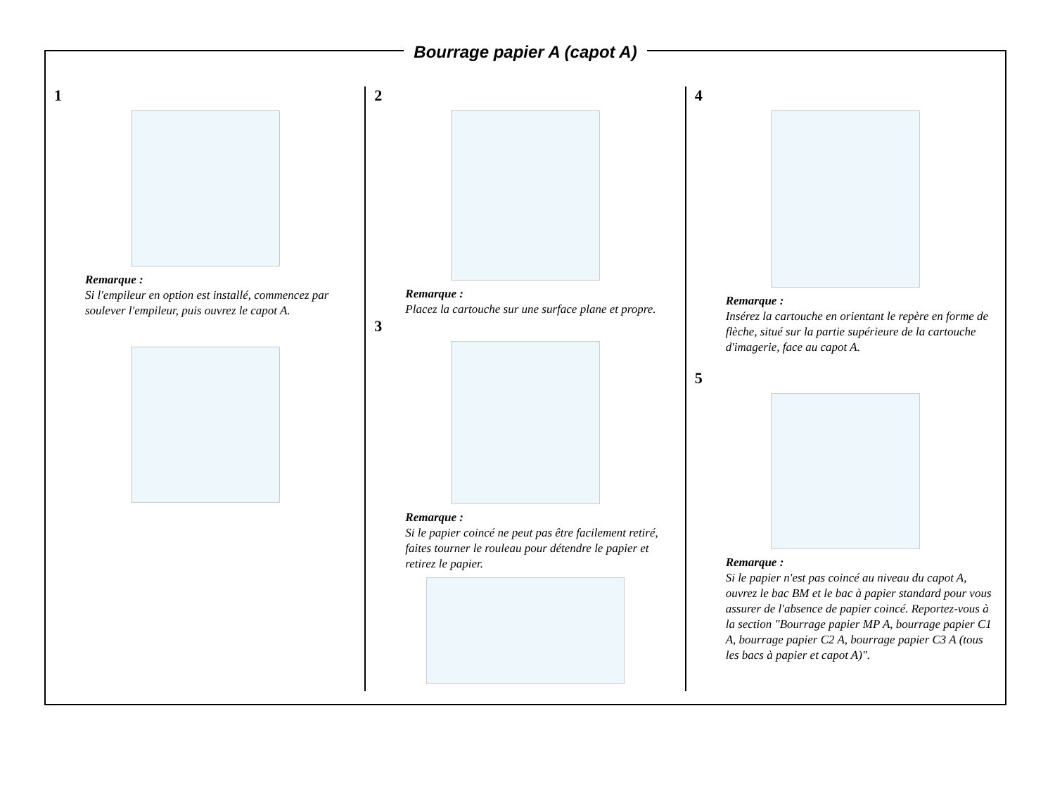Bourrage papier A (capot A)
1
Remarque :
Si l'empileur en option est installé, commencez par soulever l'empileur, puis ouvrez le capot A.
2
Remarque :
Placez la cartouche sur une surface plane et propre.
3
Remarque :
Si le papier coincé ne peut pas être facilement retiré, faites tourner le rouleau pour détendre le papier et retirez le papier.
4
Remarque :
Insérez la cartouche en orientant le repère en forme de flèche, situé sur la partie supérieure de la cartouche d'imagerie, face au capot A.
5
Remarque :
Si le papier n'est pas coincé au niveau du capot A, ouvrez le bac BM et le bac à papier standard pour vous assurer de l'absence de papier coincé. Reportez-vous à la section "Bourrage papier MP A, bourrage papier C1 A, bourrage papier C2 A, bourrage papier C3 A (tous les bacs à papier et capot A)".